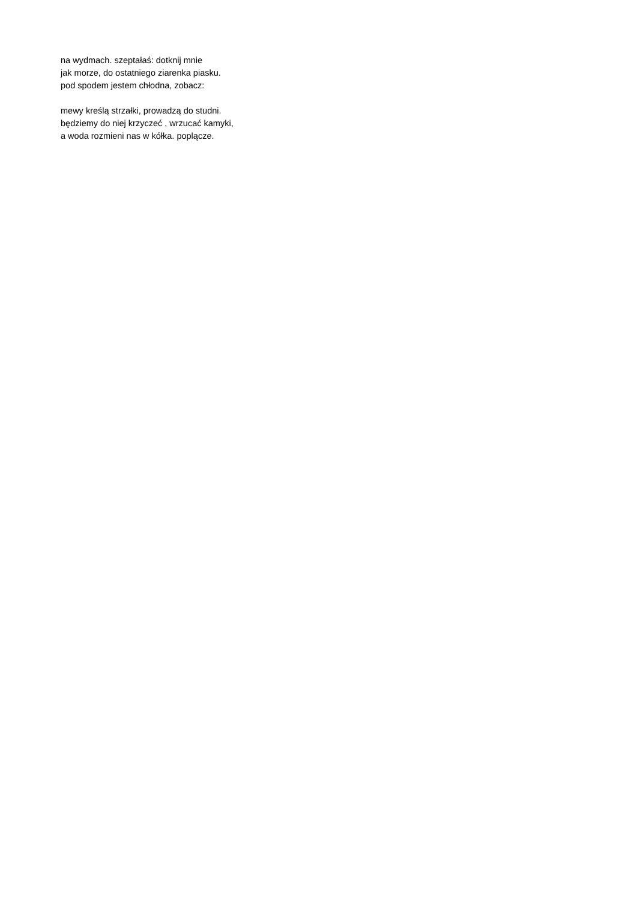na wydmach. szeptałaś: dotknij mnie
jak morze, do ostatniego ziarenka piasku.
pod spodem jestem chłodna, zobacz:
mewy kreślą strzałki, prowadzą do studni.
będziemy do niej krzyczeć , wrzucać kamyki,
a woda rozmieni nas w kółka. poplącze.